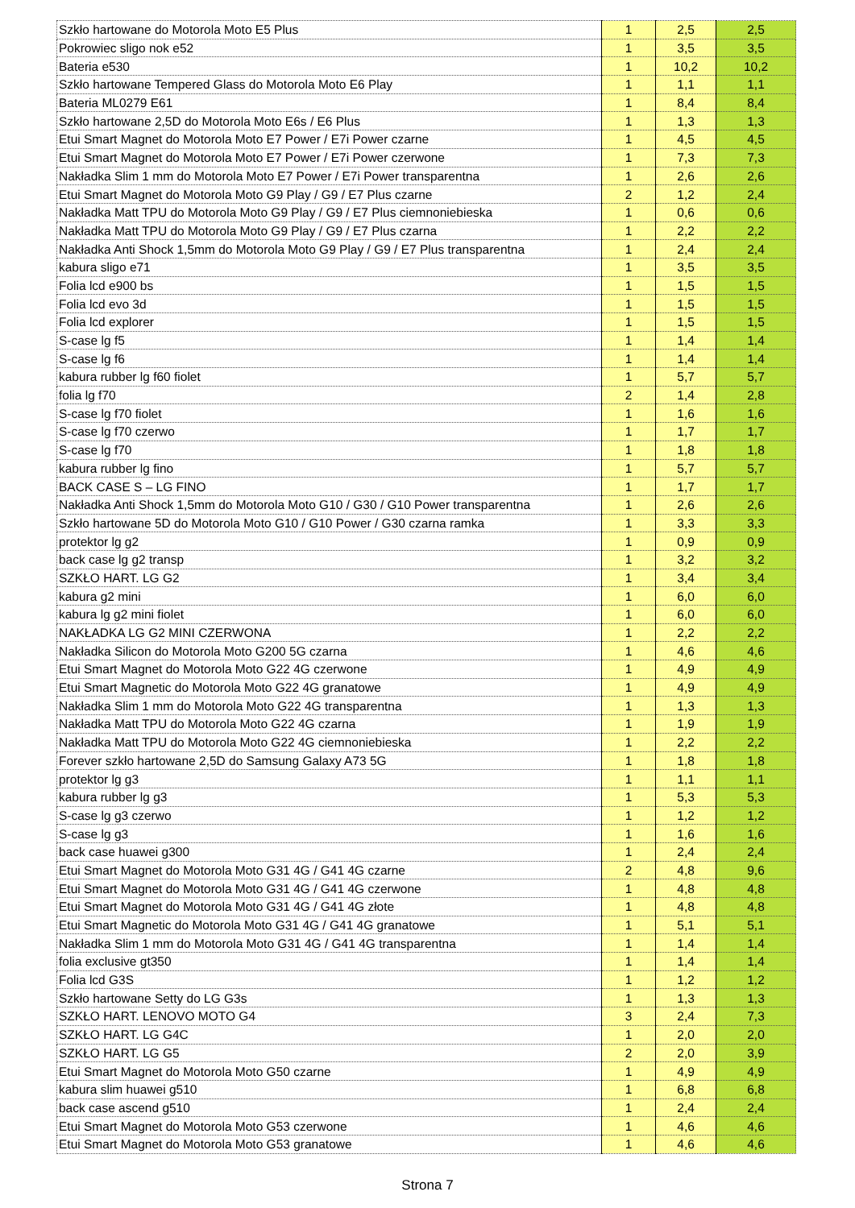| Szkło hartowane do Motorola Moto E5 Plus | 1 | 2,5 | 2,5 |
| Pokrowiec sligo nok e52 | 1 | 3,5 | 3,5 |
| Bateria e530 | 1 | 10,2 | 10,2 |
| Szkło hartowane Tempered Glass do Motorola Moto E6 Play | 1 | 1,1 | 1,1 |
| Bateria ML0279 E61 | 1 | 8,4 | 8,4 |
| Szkło hartowane 2,5D do Motorola Moto E6s / E6 Plus | 1 | 1,3 | 1,3 |
| Etui Smart Magnet do Motorola Moto E7 Power / E7i Power czarne | 1 | 4,5 | 4,5 |
| Etui Smart Magnet do Motorola Moto E7 Power / E7i Power czerwone | 1 | 7,3 | 7,3 |
| Nakładka Slim 1 mm do Motorola Moto E7 Power / E7i Power transparentna | 1 | 2,6 | 2,6 |
| Etui Smart Magnet do Motorola Moto G9 Play / G9 / E7 Plus czarne | 2 | 1,2 | 2,4 |
| Nakładka Matt TPU do Motorola Moto G9 Play / G9 / E7 Plus ciemnoniebieska | 1 | 0,6 | 0,6 |
| Nakładka Matt TPU do Motorola Moto G9 Play / G9 / E7 Plus czarna | 1 | 2,2 | 2,2 |
| Nakładka Anti Shock 1,5mm do Motorola Moto G9 Play / G9 / E7 Plus transparentna | 1 | 2,4 | 2,4 |
| kabura sligo e71 | 1 | 3,5 | 3,5 |
| Folia lcd e900 bs | 1 | 1,5 | 1,5 |
| Folia lcd evo 3d | 1 | 1,5 | 1,5 |
| Folia lcd explorer | 1 | 1,5 | 1,5 |
| S-case lg f5 | 1 | 1,4 | 1,4 |
| S-case lg f6 | 1 | 1,4 | 1,4 |
| kabura rubber lg f60 fiolet | 1 | 5,7 | 5,7 |
| folia lg f70 | 2 | 1,4 | 2,8 |
| S-case lg f70 fiolet | 1 | 1,6 | 1,6 |
| S-case lg f70 czerwo | 1 | 1,7 | 1,7 |
| S-case lg f70 | 1 | 1,8 | 1,8 |
| kabura rubber lg fino | 1 | 5,7 | 5,7 |
| BACK CASE S – LG FINO | 1 | 1,7 | 1,7 |
| Nakładka Anti Shock 1,5mm do Motorola Moto G10 / G30 / G10 Power transparentna | 1 | 2,6 | 2,6 |
| Szkło hartowane 5D do Motorola Moto G10 / G10 Power / G30 czarna ramka | 1 | 3,3 | 3,3 |
| protektor lg g2 | 1 | 0,9 | 0,9 |
| back case lg g2 transp | 1 | 3,2 | 3,2 |
| SZKŁO HART. LG G2 | 1 | 3,4 | 3,4 |
| kabura g2 mini | 1 | 6,0 | 6,0 |
| kabura lg g2 mini fiolet | 1 | 6,0 | 6,0 |
| NAKŁADKA LG G2 MINI CZERWONA | 1 | 2,2 | 2,2 |
| Nakładka Silicon do Motorola Moto G200 5G czarna | 1 | 4,6 | 4,6 |
| Etui Smart Magnet do Motorola Moto G22 4G czerwone | 1 | 4,9 | 4,9 |
| Etui Smart Magnetic do Motorola Moto G22 4G granatowe | 1 | 4,9 | 4,9 |
| Nakładka Slim 1 mm do Motorola Moto G22 4G transparentna | 1 | 1,3 | 1,3 |
| Nakładka Matt TPU do Motorola Moto G22 4G czarna | 1 | 1,9 | 1,9 |
| Nakładka Matt TPU do Motorola Moto G22 4G ciemnoniebieska | 1 | 2,2 | 2,2 |
| Forever szkło hartowane 2,5D do Samsung Galaxy A73 5G | 1 | 1,8 | 1,8 |
| protektor lg g3 | 1 | 1,1 | 1,1 |
| kabura rubber lg g3 | 1 | 5,3 | 5,3 |
| S-case lg g3 czerwo | 1 | 1,2 | 1,2 |
| S-case lg g3 | 1 | 1,6 | 1,6 |
| back case huawei g300 | 1 | 2,4 | 2,4 |
| Etui Smart Magnet do Motorola Moto G31 4G / G41 4G czarne | 2 | 4,8 | 9,6 |
| Etui Smart Magnet do Motorola Moto G31 4G / G41 4G czerwone | 1 | 4,8 | 4,8 |
| Etui Smart Magnet do Motorola Moto G31 4G / G41 4G złote | 1 | 4,8 | 4,8 |
| Etui Smart Magnetic do Motorola Moto G31 4G / G41 4G granatowe | 1 | 5,1 | 5,1 |
| Nakładka Slim 1 mm do Motorola Moto G31 4G / G41 4G transparentna | 1 | 1,4 | 1,4 |
| folia exclusive gt350 | 1 | 1,4 | 1,4 |
| Folia lcd G3S | 1 | 1,2 | 1,2 |
| Szkło hartowane Setty do LG G3s | 1 | 1,3 | 1,3 |
| SZKŁO HART. LENOVO MOTO G4 | 3 | 2,4 | 7,3 |
| SZKŁO HART. LG G4C | 1 | 2,0 | 2,0 |
| SZKŁO HART. LG G5 | 2 | 2,0 | 3,9 |
| Etui Smart Magnet do Motorola Moto G50 czarne | 1 | 4,9 | 4,9 |
| kabura slim huawei g510 | 1 | 6,8 | 6,8 |
| back case ascend g510 | 1 | 2,4 | 2,4 |
| Etui Smart Magnet do Motorola Moto G53 czerwone | 1 | 4,6 | 4,6 |
| Etui Smart Magnet do Motorola Moto G53 granatowe | 1 | 4,6 | 4,6 |
Strona 7